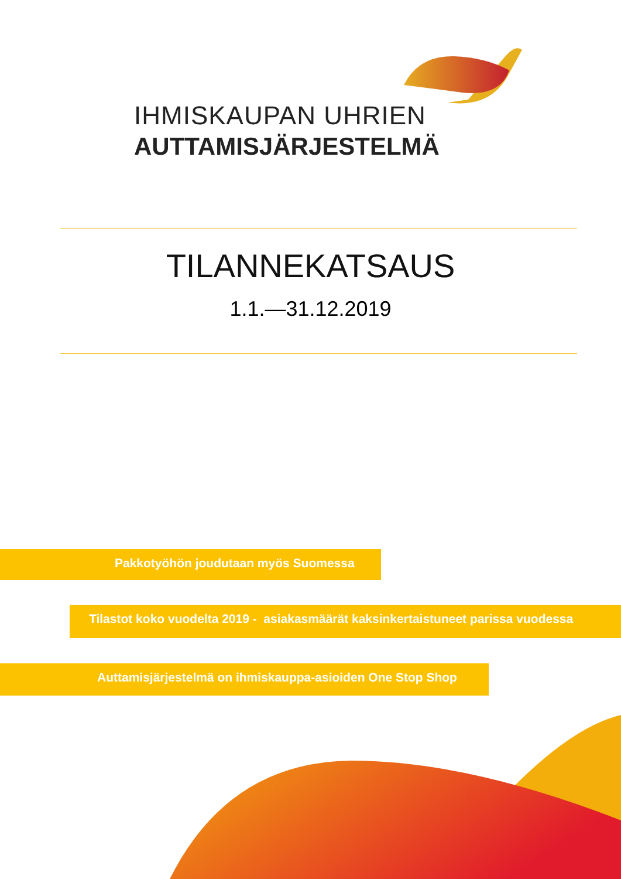IHMISKAUPAN UHRIEN
AUTTAMISJÄRJESTELMÄ
TILANNEKATSAUS
1.1.—31.12.2019
Pakkotyöhön joudutaan myös Suomessa
Tilastot koko vuodelta 2019 - asiakasmäärät kaksinkertaistuneet parissa vuodessa
Auttamisjärjestelmä on ihmiskauppa-asioiden One Stop Shop